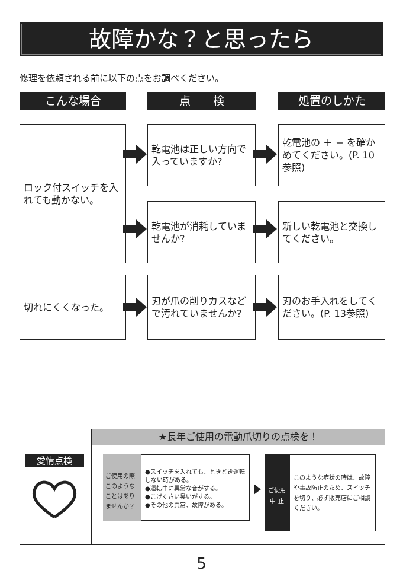故障かな？と思ったら
修理を依頼される前に以下の点をお調べください。
こんな場合 点　　検 処置のしかた
ロック付スイッチを入れても動かない。
乾電池は正しい方向で入っていますか?
乾電池の ＋ − を確かめてください。(P. 10参照)
乾電池が消耗していませんか?
新しい乾電池と交換してください。
切れにくくなった。
刃が爪の削りカスなどで汚れていませんか?
刃のお手入れをしてください。(P. 13参照)
★長年ご使用の電動爪切りの点検を！
愛情点検
ご使用の際このようなことはありませんか？
●スイッチを入れても、ときどき運転しない時がある。
●運転中に異常な音がする。
●こげくさい臭いがする。
●その他の異常、故障がある。
ご使用
中 止
このような症状の時は、故障や事故防止のため、スイッチを切り、必ず販売店にご相談ください。
5